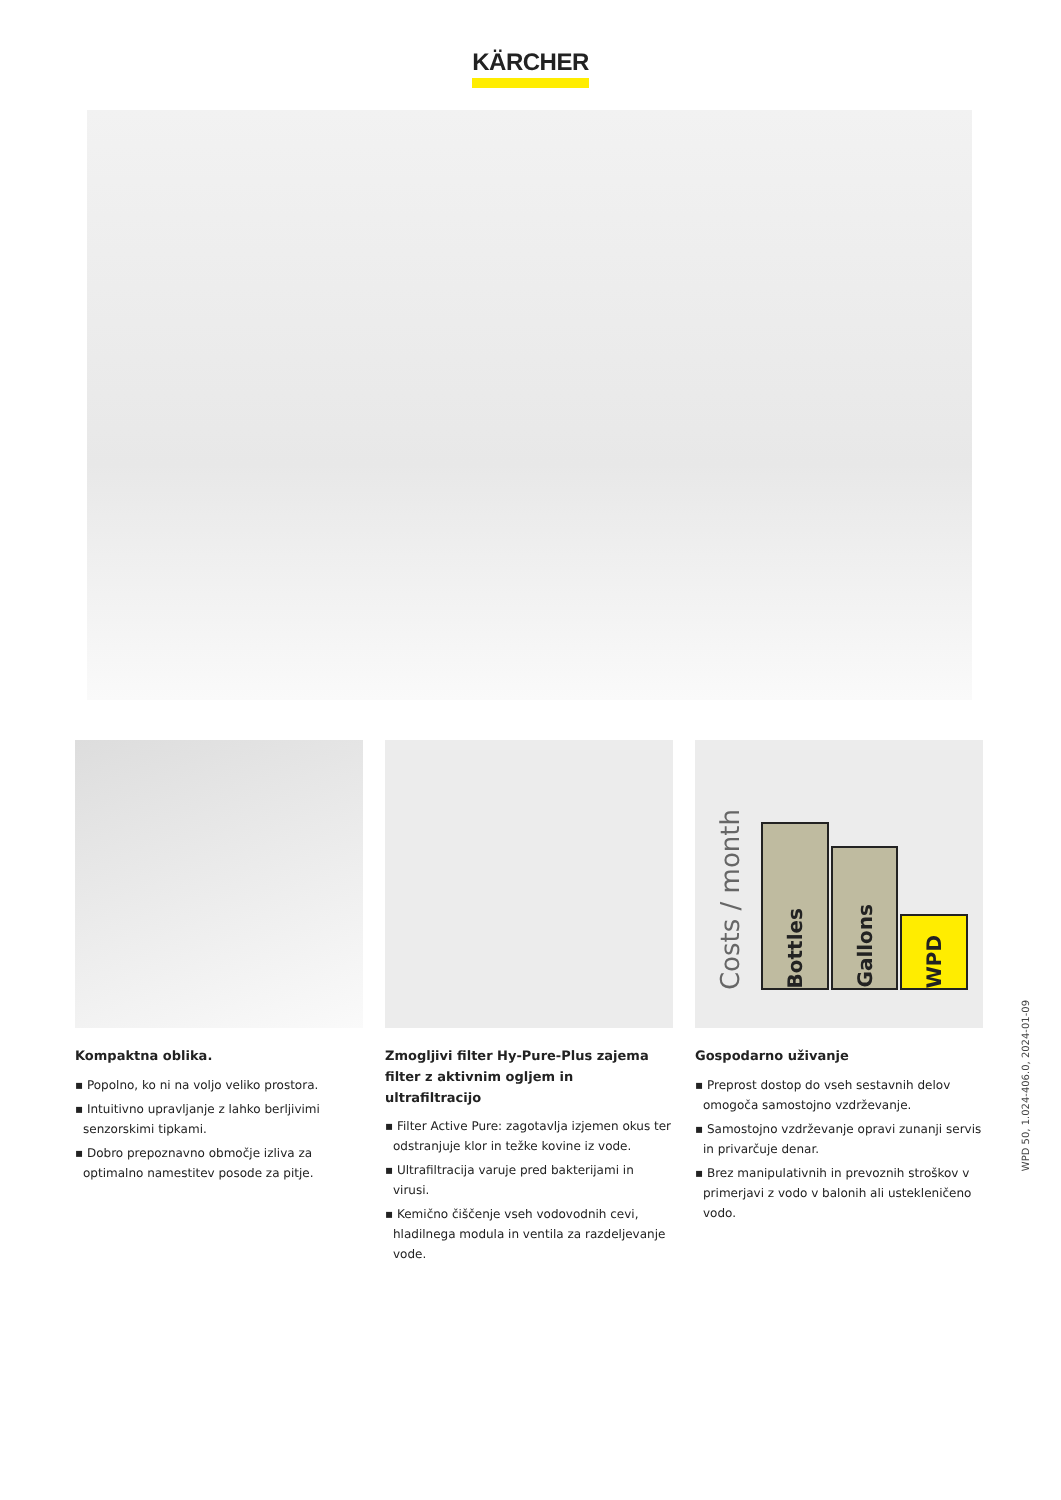KÄRCHER
Kompaktna oblika.
▪ Popolno, ko ni na voljo veliko prostora.
▪ Intuitivno upravljanje z lahko berljivimi senzorskimi tipkami.
▪ Dobro prepoznavno območje izliva za optimalno namestitev posode za pitje.
Zmogljivi filter Hy-Pure-Plus zajema filter z aktivnim ogljem in ultrafiltracijo
▪ Filter Active Pure: zagotavlja izjemen okus ter odstranjuje klor in težke kovine iz vode.
▪ Ultrafiltracija varuje pred bakterijami in virusi.
▪ Kemično čiščenje vseh vodovodnih cevi, hladilnega modula in ventila za razdeljevanje vode.
Costs / month
Bottles
Gallons
WPD
Gospodarno uživanje
▪ Preprost dostop do vseh sestavnih delov omogoča samostojno vzdrževanje.
▪ Samostojno vzdrževanje opravi zunanji servis in privarčuje denar.
▪ Brez manipulativnih in prevoznih stroškov v primerjavi z vodo v balonih ali ustekleničeno vodo.
WPD 50, 1.024-406.0, 2024-01-09